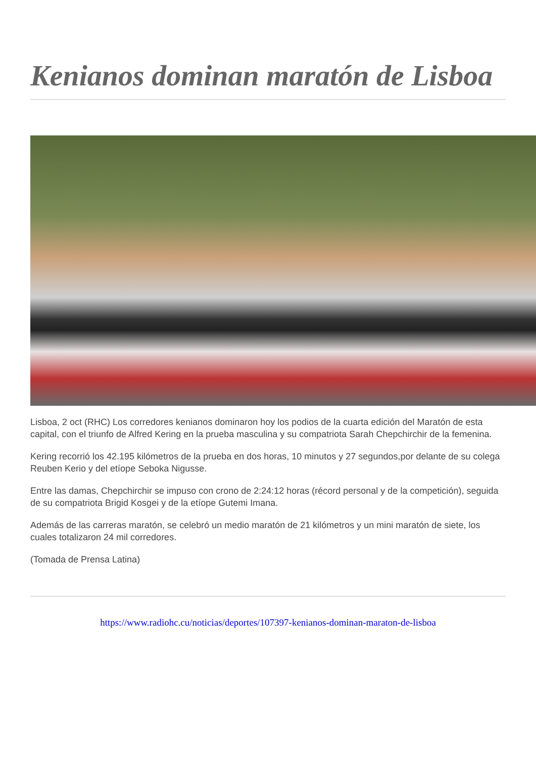Kenianos dominan maratón de Lisboa
Lisboa, 2 oct (RHC) Los corredores kenianos dominaron hoy los podios de la cuarta edición del Maratón de esta capital, con el triunfo de Alfred Kering en la prueba masculina y su compatriota Sarah Chepchirchir de la femenina.
Kering recorrió los 42.195 kilómetros de la prueba en dos horas, 10 minutos y 27 segundos,por delante de su colega Reuben Kerio y del etíope Seboka Nigusse.
Entre las damas, Chepchirchir se impuso con crono de 2:24:12 horas (récord personal y de la competición), seguida de su compatriota Brigid Kosgei y de la etíope Gutemi Imana.
Además de las carreras maratón, se celebró un medio maratón de 21 kilómetros y un mini maratón de siete, los cuales totalizaron 24 mil corredores.
(Tomada de Prensa Latina)
https://www.radiohc.cu/noticias/deportes/107397-kenianos-dominan-maraton-de-lisboa